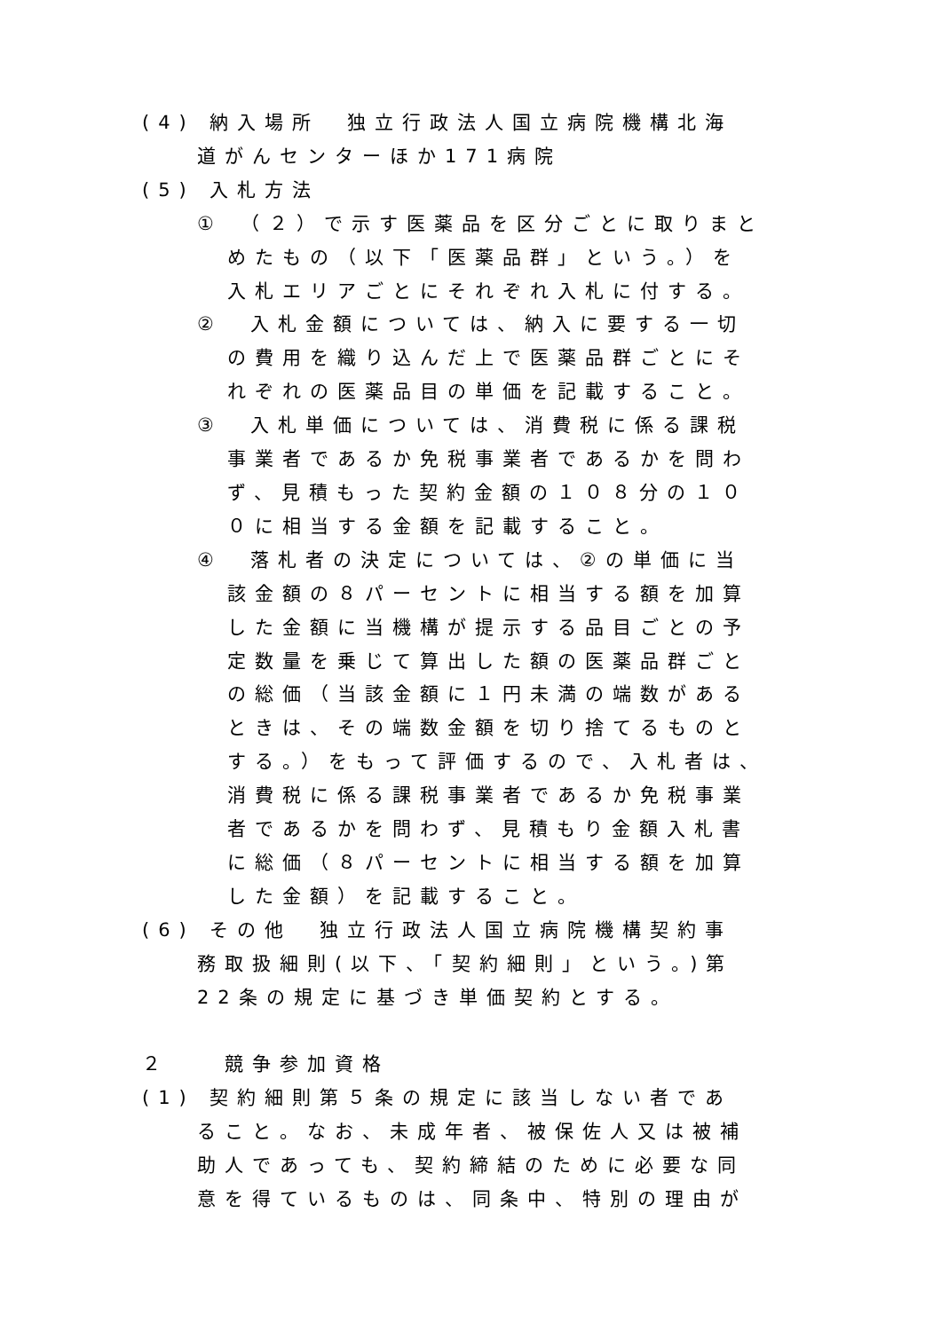(4) 納入場所　独立行政法人国立病院機構北海
道がんセンターほか171病院
(5) 入札方法
①　（２）で示す医薬品を区分ごとに取りまと
めたもの（以下「医薬品群」という。）を
入札エリアごとにそれぞれ入札に付する。
②　入札金額については、納入に要する一切
の費用を織り込んだ上で医薬品群ごとにそ
れぞれの医薬品目の単価を記載すること。
③　入札単価については、消費税に係る課税
事業者であるか免税事業者であるかを問わ
ず、見積もった契約金額の１０８分の１０
０に相当する金額を記載すること。
④　落札者の決定については、②の単価に当
該金額の８パーセントに相当する額を加算
した金額に当機構が提示する品目ごとの予
定数量を乗じて算出した額の医薬品群ごと
の総価（当該金額に１円未満の端数がある
ときは、その端数金額を切り捨てるものと
する。）をもって評価するので、入札者は、
消費税に係る課税事業者であるか免税事業
者であるかを問わず、見積もり金額入札書
に総価（８パーセントに相当する額を加算
した金額）を記載すること。
(6) その他　独立行政法人国立病院機構契約事
務取扱細則(以下、「契約細則」という。)第
22条の規定に基づき単価契約とする。
２　　競争参加資格
(1) 契約細則第５条の規定に該当しない者であ
ること。なお、未成年者、被保佐人又は被補
助人であっても、契約締結のために必要な同
意を得ているものは、同条中、特別の理由が